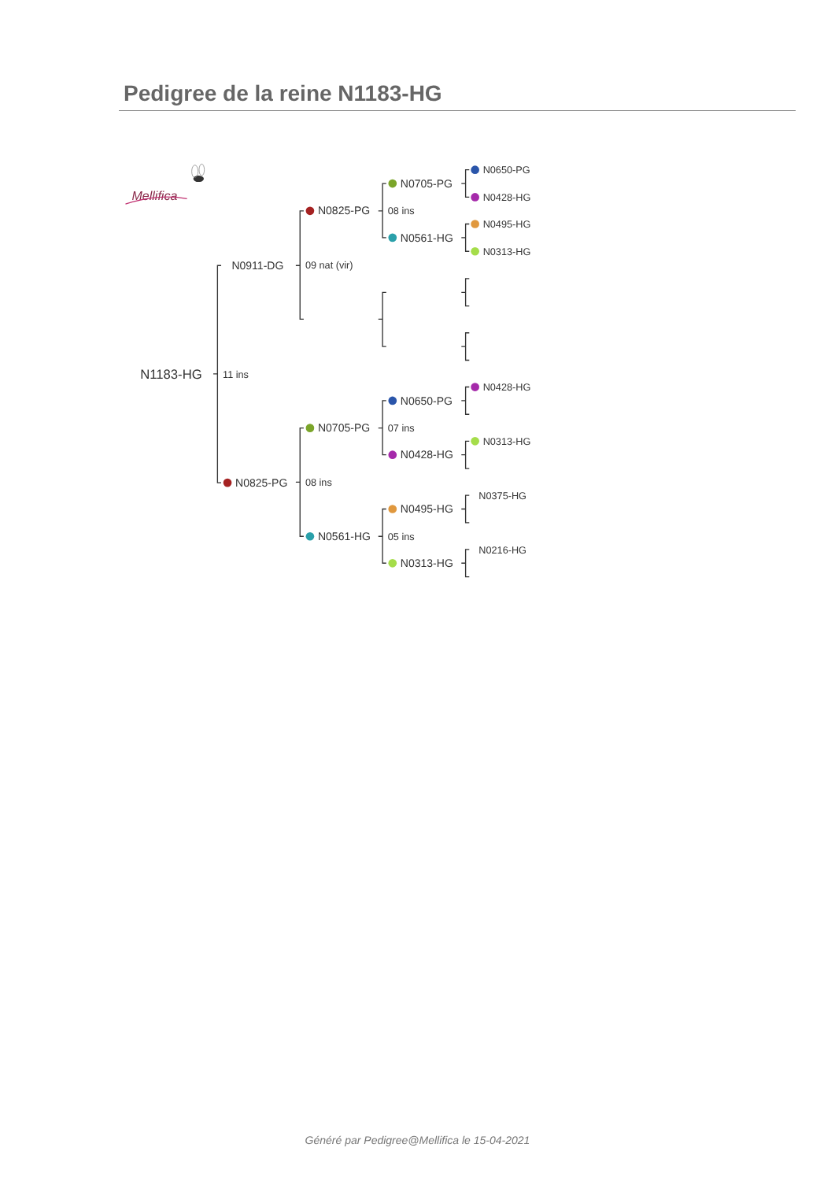Pedigree de la reine N1183-HG
Mellifica
N1183-HG
11 ins
N0911-DG
N0825-PG
N0825-PG
09 nat (vir)
N0705-PG
08 ins
N0561-HG
N0705-PG
08 ins
N0561-HG
N0650-PG
07 ins
N0428-HG
N0495-HG
05 ins
N0313-HG
N0650-PG
N0428-HG
N0495-HG
N0313-HG
N0428-HG
N0313-HG
N0375-HG
N0216-HG
Généré par Pedigree@Mellifica le 15-04-2021